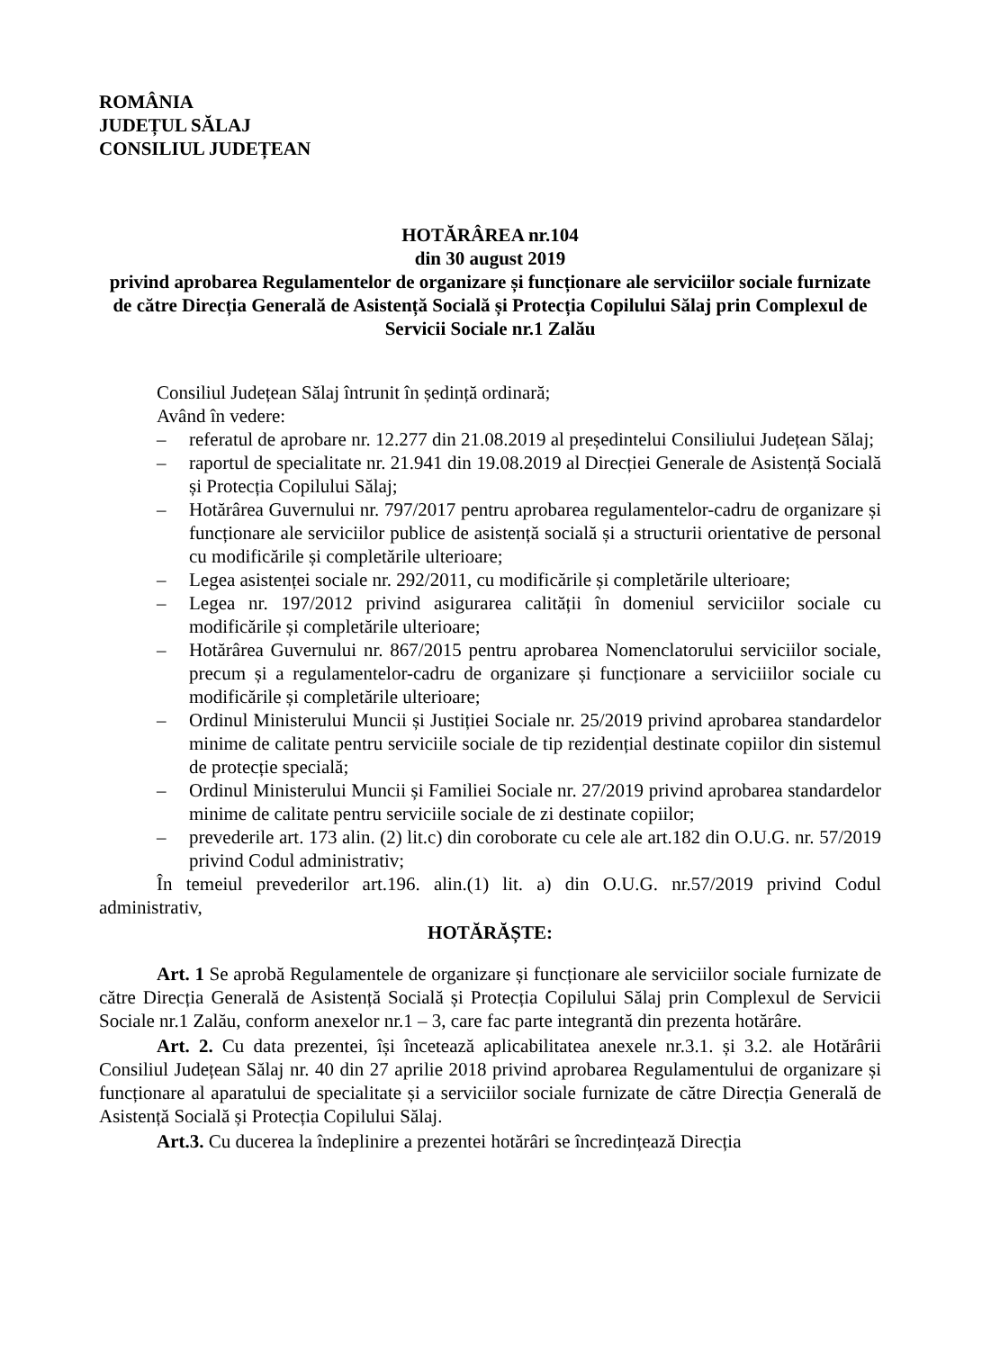ROMÂNIA
JUDEȚUL SĂLAJ
CONSILIUL JUDEȚEAN
HOTĂRÂREA nr.104
din 30 august 2019
privind aprobarea Regulamentelor de organizare și funcționare ale serviciilor sociale furnizate de către Direcția Generală de Asistență Socială și Protecția Copilului Sălaj prin Complexul de Servicii Sociale nr.1 Zalău
Consiliul Județean Sălaj întrunit în ședință ordinară;
Având în vedere:
– referatul de aprobare nr. 12.277 din 21.08.2019 al președintelui Consiliului Județean Sălaj;
– raportul de specialitate nr. 21.941 din 19.08.2019 al Direcției Generale de Asistență Socială și Protecția Copilului Sălaj;
– Hotărârea Guvernului nr. 797/2017 pentru aprobarea regulamentelor-cadru de organizare și funcționare ale serviciilor publice de asistență socială și a structurii orientative de personal cu modificările și completările ulterioare;
– Legea asistenței sociale nr. 292/2011, cu modificările și completările ulterioare;
– Legea nr. 197/2012 privind asigurarea calității în domeniul serviciilor sociale cu modificările și completările ulterioare;
– Hotărârea Guvernului nr. 867/2015 pentru aprobarea Nomenclatorului serviciilor sociale, precum și a regulamentelor-cadru de organizare și funcționare a serviciiilor sociale cu modificările și completările ulterioare;
– Ordinul Ministerului Muncii și Justiției Sociale nr. 25/2019 privind aprobarea standardelor minime de calitate pentru serviciile sociale de tip rezidențial destinate copiilor din sistemul de protecție specială;
– Ordinul Ministerului Muncii și Familiei Sociale nr. 27/2019 privind aprobarea standardelor minime de calitate pentru serviciile sociale de zi destinate copiilor;
– prevederile art. 173 alin. (2) lit.c) din coroborate cu cele ale art.182 din O.U.G. nr. 57/2019 privind Codul administrativ;
În temeiul prevederilor art.196. alin.(1) lit. a) din O.U.G. nr.57/2019 privind Codul administrativ,
HOTĂRĂȘTE:
Art. 1 Se aprobă Regulamentele de organizare și funcționare ale serviciilor sociale furnizate de către Direcția Generală de Asistență Socială și Protecția Copilului Sălaj prin Complexul de Servicii Sociale nr.1 Zalău, conform anexelor nr.1 – 3, care fac parte integrantă din prezenta hotărâre.
Art. 2. Cu data prezentei, își încetează aplicabilitatea anexele nr.3.1. și 3.2. ale Hotărârii Consiliul Județean Sălaj nr. 40 din 27 aprilie 2018 privind aprobarea Regulamentului de organizare și funcționare al aparatului de specialitate și a serviciilor sociale furnizate de către Direcția Generală de Asistență Socială și Protecția Copilului Sălaj.
Art.3. Cu ducerea la îndeplinire a prezentei hotărâri se încredințează Direcția